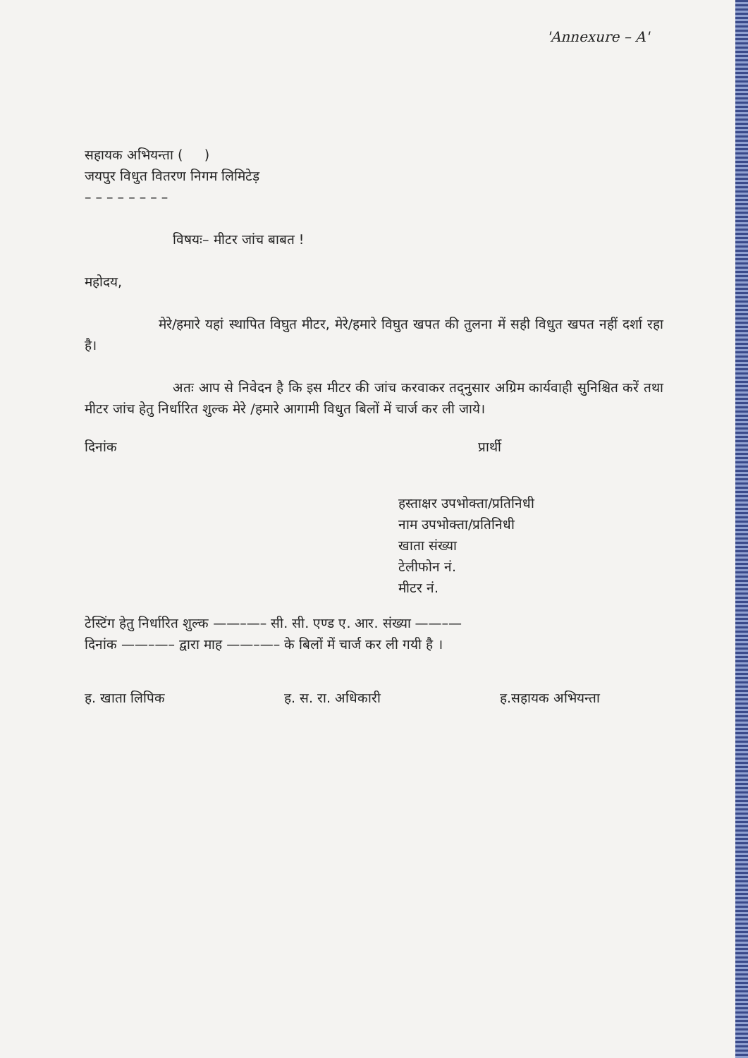'Annexure – A'
सहायक अभियन्ता ( )
जयपुर विधुत वितरण निगम लिमिटेड़
– – – – – – – –
विषयः– मीटर जांच बाबत !
महोदय,
मेरे/हमारे यहां स्थापित विघुत मीटर, मेरे/हमारे विघुत खपत की तुलना में सही विधुत खपत नहीं दर्शा रहा है।
अतः आप से निवेदन है कि इस मीटर की जांच करवाकर तद्नुसार अग्रिम कार्यवाही सुनिश्चित करें तथा मीटर जांच हेतु निर्धारित शुल्क मेरे /हमारे आगामी विधुत बिलों में चार्ज कर ली जाये।
दिनांक प्रार्थी
हस्ताक्षर उपभोक्ता/प्रतिनिधी
नाम उपभोक्ता/प्रतिनिधी
खाता संख्या
टेलीफोन नं.
मीटर नं.
टेस्टिंग हेतु निर्धारित शुल्क ——–—– सी. सी. एण्ड ए. आर. संख्या ——–—
दिनांक ——–—– द्वारा माह ——–—– के बिलों में चार्ज कर ली गयी है ।
ह. खाता लिपिक ह. स. रा. अधिकारी ह.सहायक अभियन्ता